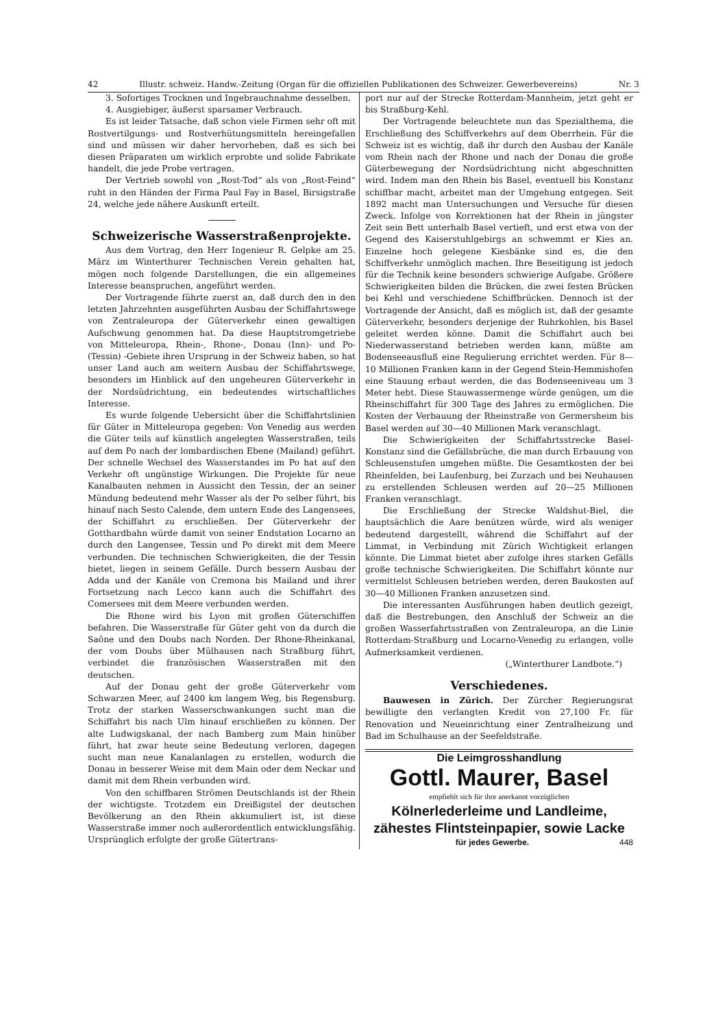42 Illustr. schweiz. Handw.-Zeitung (Organ für die offiziellen Publikationen des Schweizer. Gewerbevereins) Nr. 3
3. Sofortiges Trocknen und Ingebrauchnahme desselben.
4. Ausgiebiger, äußerst sparsamer Verbrauch.
Es ist leider Tatsache, daß schon viele Firmen sehr oft mit Rostvertilgungs- und Rostverhütungsmitteln hereingefallen sind und müssen wir daher hervorheben, daß es sich bei diesen Präparaten um wirklich erprobte und solide Fabrikate handelt, die jede Probe vertragen.
Der Vertrieb sowohl von „Rost-Tod“ als von „Rost-Feind“ ruht in den Händen der Firma Paul Fay in Basel, Birsigstraße 24, welche jede nähere Auskunft erteilt.
Schweizerische Wasserstraßenprojekte.
Aus dem Vortrag, den Herr Ingenieur R. Gelpke am 25. März im Winterthurer Technischen Verein gehalten hat, mögen noch folgende Darstellungen, die ein allgemeines Interesse beanspruchen, angeführt werden.
Der Vortragende führte zuerst an, daß durch den in den letzten Jahrzehnten ausgeführten Ausbau der Schiffahrtswege von Zentraleuropa der Güterverkehr einen gewaltigen Aufschwung genommen hat. Da diese Hauptstromgetriebe von Mitteleuropa, Rhein-, Rhone-, Donau (Inn)- und Po- (Tessin) -Gebiete ihren Ursprung in der Schweiz haben, so hat unser Land auch am weitern Ausbau der Schiffahrtswege, besonders im Hinblick auf den ungeheuren Güterverkehr in der Nordsüdrichtung, ein bedeutendes wirtschaftliches Interesse.
Es wurde folgende Uebersicht über die Schiffahrtslinien für Güter in Mitteleuropa gegeben: Von Venedig aus werden die Güter teils auf künstlich angelegten Wasserstraßen, teils auf dem Po nach der lombardischen Ebene (Mailand) geführt. Der schnelle Wechsel des Wasserstandes im Po hat auf den Verkehr oft ungünstige Wirkungen. Die Projekte für neue Kanalbauten nehmen in Aussicht den Tessin, der an seiner Mündung bedeutend mehr Wasser als der Po selber führt, bis hinauf nach Sesto Calende, dem untern Ende des Langensees, der Schiffahrt zu erschließen. Der Güterverkehr der Gotthardbahn würde damit von seiner Endstation Locarno an durch den Langensee, Tessin und Po direkt mit dem Meere verbunden. Die technischen Schwierigkeiten, die der Tessin bietet, liegen in seinem Gefälle. Durch bessern Ausbau der Adda und der Kanäle von Cremona bis Mailand und ihrer Fortsetzung nach Lecco kann auch die Schiffahrt des Comersees mit dem Meere verbunden werden.
Die Rhone wird bis Lyon mit großen Güterschiffen befahren. Die Wasserstraße für Güter geht von da durch die Saône und den Doubs nach Norden. Der Rhone-Rheinkanal, der vom Doubs über Mülhausen nach Straßburg führt, verbindet die französischen Wasserstraßen mit den deutschen.
Auf der Donau geht der große Güterverkehr vom Schwarzen Meer, auf 2400 km langem Weg, bis Regensburg. Trotz der starken Wasserschwankungen sucht man die Schiffahrt bis nach Ulm hinauf erschließen zu können. Der alte Ludwigskanal, der nach Bamberg zum Main hinüber führt, hat zwar heute seine Bedeutung verloren, dagegen sucht man neue Kanalanlagen zu erstellen, wodurch die Donau in besserer Weise mit dem Main oder dem Neckar und damit mit dem Rhein verbunden wird.
Von den schiffbaren Strömen Deutschlands ist der Rhein der wichtigste. Trotzdem ein Dreißigstel der deutschen Bevölkerung an den Rhein akkumuliert ist, ist diese Wasserstraße immer noch außerordentlich entwicklungsfähig. Ursprünglich erfolgte der große Gütertrans-
port nur auf der Strecke Rotterdam-Mannheim, jetzt geht er bis Straßburg-Kehl.
Der Vortragende beleuchtete nun das Spezialthema, die Erschließung des Schiffverkehrs auf dem Oberrhein. Für die Schweiz ist es wichtig, daß ihr durch den Ausbau der Kanäle vom Rhein nach der Rhone und nach der Donau die große Güterbewegung der Nordsüdrichtung nicht abgeschnitten wird. Indem man den Rhein bis Basel, eventuell bis Konstanz schiffbar macht, arbeitet man der Umgehung entgegen. Seit 1892 macht man Untersuchungen und Versuche für diesen Zweck. Infolge von Korrektionen hat der Rhein in jüngster Zeit sein Bett unterhalb Basel vertieft, und erst etwa von der Gegend des Kaiserstuhlgebirgs an schwemmt er Kies an. Einzelne hoch gelegene Kiesbänke sind es, die den Schiffverkehr unmöglich machen. Ihre Beseitigung ist jedoch für die Technik keine besonders schwierige Aufgabe. Größere Schwierigkeiten bilden die Brücken, die zwei festen Brücken bei Kehl und verschiedene Schiffbrücken. Dennoch ist der Vortragende der Ansicht, daß es möglich ist, daß der gesamte Güterverkehr, besonders derjenige der Ruhrkohlen, bis Basel geleitet werden könne. Damit die Schiffahrt auch bei Niederwasserstand betrieben werden kann, müßte am Bodenseeausfluß eine Regulierung errichtet werden. Für 8—10 Millionen Franken kann in der Gegend Stein-Hemmishofen eine Stauung erbaut werden, die das Bodenseeniveau um 3 Meter hebt. Diese Stauwassermenge würde genügen, um die Rheinschiffahrt für 300 Tage des Jahres zu ermöglichen. Die Kosten der Verbauung der Rheinstraße von Germersheim bis Basel werden auf 30—40 Millionen Mark veranschlagt.
Die Schwierigkeiten der Schiffahrtsstrecke Basel-Konstanz sind die Gefällsbrüche, die man durch Erbauung von Schleusenstufen umgehen müßte. Die Gesamtkosten der bei Rheinfelden, bei Laufenburg, bei Zurzach und bei Neuhausen zu erstellenden Schleusen werden auf 20—25 Millionen Franken veranschlagt.
Die Erschließung der Strecke Waldshut-Biel, die hauptsächlich die Aare benützen würde, wird als weniger bedeutend dargestellt, während die Schiffahrt auf der Limmat, in Verbindung mit Zürich Wichtigkeit erlangen könnte. Die Limmat bietet aber zufolge ihres starken Gefälls große technische Schwierigkeiten. Die Schiffahrt könnte nur vermittelst Schleusen betrieben werden, deren Baukosten auf 30—40 Millionen Franken anzusetzen sind.
Die interessanten Ausführungen haben deutlich gezeigt, daß die Bestrebungen, den Anschluß der Schweiz an die großen Wasserfahrtsstraßen von Zentraleuropa, an die Linie Rotterdam-Straßburg und Locarno-Venedig zu erlangen, volle Aufmerksamkeit verdienen.
(„Winterthurer Landbote.“)
Verschiedenes.
Bauwesen in Zürich. Der Zürcher Regierungsrat bewilligte den verlangten Kredit von 27,100 Fr. für Renovation und Neueinrichtung einer Zentralheizung und Bad im Schulhause an der Seefeldstraße.
Die Leimgrosshandlung
Gottl. Maurer, Basel
empfiehlt sich für ihre anerkannt vorzüglichen
Kölnerlederleime und Landleime,
zähestes Flintsteinpapier, sowie Lacke
für jedes Gewerbe. 448